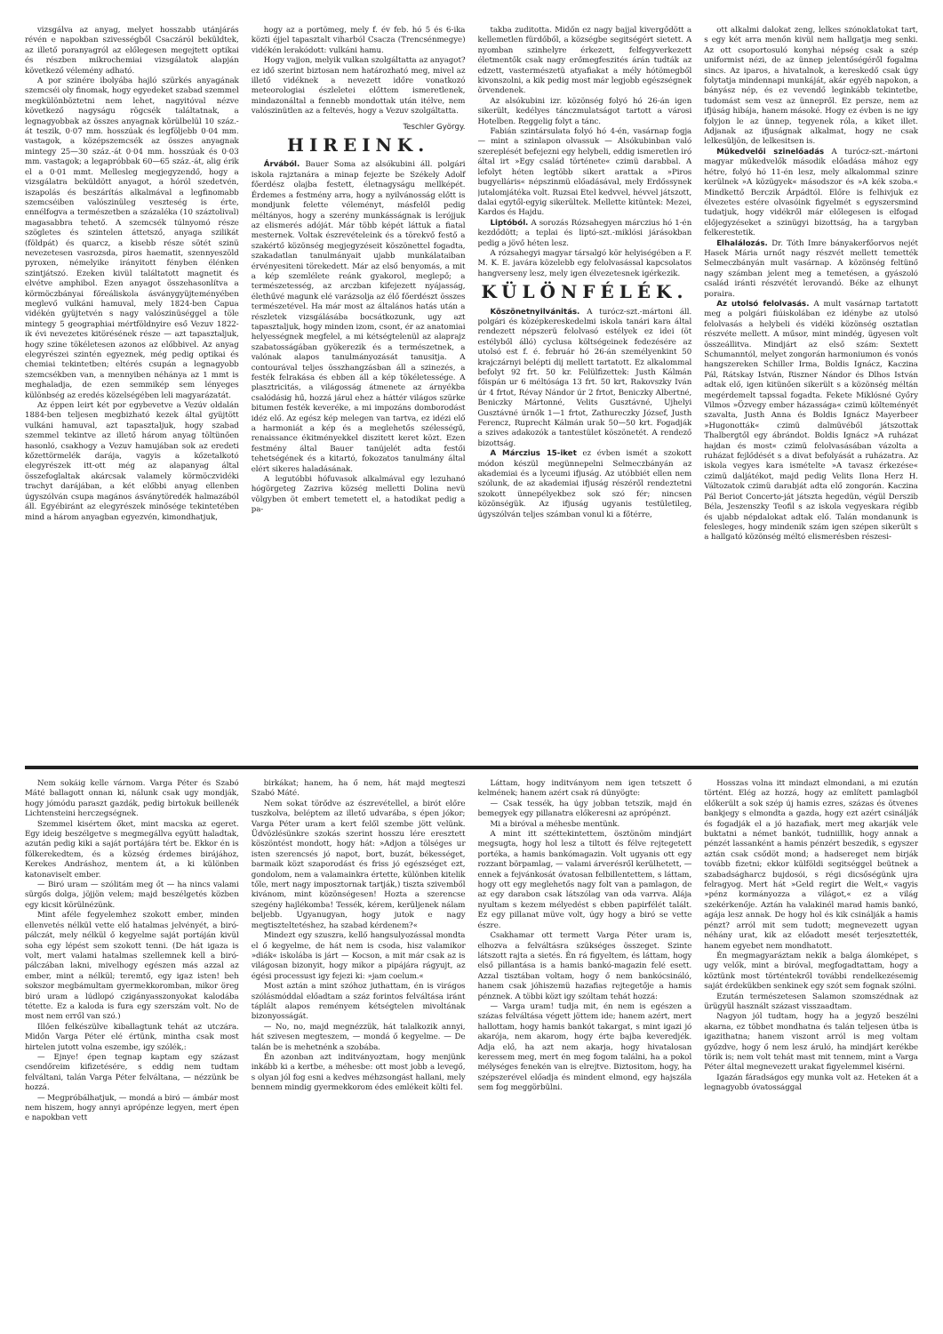vizsgálva az anyag, melyet hosszabb utánjárás révén e napokban szivességből Csaczáról beküldtek, az illető poranyagról az előlegesen megejtett optikai és részben mikrochemiai vizsgálatok alapján következő vélemény adható.
A por szinére ibolyába hajló szürkés anyagának szemcséi oly finomak, hogy egyedeket szabad szemmel megkülönböztetni nem lehet, nagyitóval nézve következő nagyságu rögcsék találtatnak, a legnagyobbak az összes anyagnak körülbelül 10 száz.-át teszik, 0·07 mm. hosszúak és legföljebb 0·04 mm. vastagok, a középszemcsék az összes anyagnak mintegy 25—30 száz.-át 0·04 mm. hosszúak és 0·03 mm. vastagok; a legapróbbak 60—65 száz.-át, alig érik el a 0·01 mmt. Mellesleg megjegyzendő, hogy a vizsgálatra beküldött anyagot, a hóról szedetvén, iszapolás és beszárítás alkalmával a legfinomabb szemcséiben valószinüleg veszteség is érte, ennélfogva a természetben a százaléka (10 száztolival) magasabbra tehető. A szemcsék túlnyomó része szögletes és szintelen áttetsző, anyaga szilikát (földpát) és quarcz, a kisebb része sötét szinü nevezetesen vasrozsda, piros haematit, szennyeszöld pyroxen, némelyike irányitott fényben élénken szintjátszó. Ezeken kivül találtatott magnetit és elvétve amphibol. Ezen anyagot összehasonlítva a körmöczbányai főreáliskola ásványgyüjteményében meglevő vulkáni hamuval, mely 1824-ben Capua vidékén gyüjtetvén s nagy valószinüséggel a töle mintegy 5 geographiai mértföldnyire eső Vezuv 1822-ik évi nevezetes kitörésének része — azt tapasztaljuk, hogy szine tökéletesen azonos az előbbivel. Az anyag elegyrészei szintén egyeznek, még pedig optikai és chemiai tekintetben; eltérés csupán a legnagyobb szemcsékben van, a mennyiben néhánya az 1 mmt is meghaladja, de ezen semmikép sem lényeges különbség az eredés közelségében leli magyarázatát.
Az éppen leirt két por egybevetve a Vezúv oldalán 1884-ben teljesen megbizható kezek által gyüjtött vulkáni hamuval, azt tapasztaljuk, hogy szabad szemmel tekintve az illető három anyag töltünően hasonló, csakhogy a Vezuv hamujában sok az eredeti kőzettörmelék darája, vagyis a kőzetalkotó elegyrészek itt-ott még az alapanyag által összefoglaltak akárcsak valamely körmöczvidéki trachyt darájában, a két előbbi anyag ellenben úgyszólván csupa magános ásványtöredék halmazából áll. Egyébiránt az elegyrészek minősége tekintetében mind a három anyagban egyezvén, kimondhatjuk,
hogy az a portömeg, mely f. év feb. hó 5 és 6-ika közti éjjel tapasztalt viharból Csacza (Trencsénmegye) vidékén lerakódott: vulkáni hamu.
Hogy vajjon, melyik vulkan szolgáltatta az anyagot? ez idő szerint biztosan nem határozható meg, mivel az illető vidéknek a nevezett időre vonatkozó meteorologiai észleletei előttem ismeretlenek, mindazonáltal a fennebb mondottak után itélve, nem valószinütlen az a feltevés, hogy a Vezuv szolgáltatta.
Teschler György.
HIREINK.
Árvából. Bauer Soma az alsókubini áll. polgári iskola rajztanára a minap fejezte be Székely Adolf főerdész olajba festett, életnagyságu mellképét. Érdemes a festmény arra, hogy a nyilvánosság előtt is mondjunk felette véleményt, másfelől pedig méltányos, hogy a szerény munkásságnak is lerójjuk az elismerés adóját. Már több képét láttuk a fiatal mesternek. Voltak észrevételeink és a törekvő festő a szakértő közönség megjegyzéseit köszönettel fogadta, szakadatlan tanulmányait ujabb munkálataiban érvényesiteni törekedett. Már az első benyomás, a mit a kép szemlélete reánk gyakorol, meglepő; a természetesség, az arczban kifejezett nyájasság, élethűvé magunk elé varázsolja az élő főerdészt összes természetével. Ha már most az általános hatás után a részletek vizsgálásába bocsátkozunk, ugy azt tapasztaljuk, hogy minden izom, csont, ér az anatomiai helyességnek megfelel, a mi kétségtelenül az alaprajz szabatosságában gyökerezik és a természetnek, a valónak alapos tanulmányozását tanusitja. A contourával teljes összhangzásban áll a szinezés, a festék felrakása és ebben áll a kép tökéletessége. A plasztricitás, a világosság átmenete az árnyékba csalódásig hű, hozzá járul ehez a háttér világos szürke bitumen festék keveréke, a mi impozáns domborodást idéz elő. Az egész kép melegen van tartva, ez idézi elő a harmoniát a kép és a meglehetős szélességű, renaissance ékitményekkel diszitett keret közt. Ezen festmény által Bauer tanújelét adta festői tehetségének és a kitartó, fokozatos tanulmány által elért sikeres haladásának.
A legutóbbi hófuvasok alkalmával egy lezuhanó hógörgeteg Zazriva község melletti Dolina nevü völgyben öt embert temetett el, a hatodikat pedig a pa-
takba zuditotta. Midőn ez nagy bajjal kivergődött a kellemetlen fürdőből, a községbe segitségért sietett. A nyomban szinhelyre érkezett, felfegyverkezett életmentők csak nagy erőmegfeszités árán tudták az edzett, vastermészetü atyafiakat a mély hótömegből kivonszolni, a kik pedig most már legjobb egészségnek örvendenek.
Az alsókubini izr. közönség folyó hó 26-án igen sikerült, kedélyes tánczmulatságot tartott a városi Hotelben. Reggelig folyt a tánc.
Fabián szintársulata folyó hó 4-én, vasárnap fogja — mint a szinlapon olvassuk — Alsókubinban való szereplését befejezni egy helybeli, eddig ismeretlen iró által irt »Egy család története« czimü darabbal. A lefolyt héten legtöbb sikert arattak a »Piros bugyelláris« népszinmü előadásával, mely Erdőssynek jutalomjátéka volt. Ruzsai Etel kedvvel, hévvel játszott, dalai egytől-egyig sikerültek. Mellette kitüntek: Mezei, Kardos és Hajdu.
Liptóból. A sorozás Rózsahegyen márczius hó 1-én kezdődött; a teplai és liptó-szt.-miklósi járásokban pedig a jövő héten lesz.
A rózsahegyi magyar társalgó kör helyiségében a F. M. K. E. javára közelebb egy felolvasással kapcsolatos hangverseny lesz, mely igen élvezetesnek igérkezik.
KÜLÖNFÉLÉK.
Köszönetnyilvánitás. A turócz-szt.-mártoni áll. polgári és középkereskedelmi iskola tanári kara által rendezett népszerü felolvasó estélyek ez idei (öt estélyből álló) cyclusa költségeinek fedezésére az utolsó est f. é. február hó 26-án személyenkint 50 krajczárnyi belépti dij mellett tartatott. Ez alkalommal befolyt 92 frt. 50 kr. Felülfizettek: Justh Kálmán főispán ur 6 méltósága 13 frt. 50 krt, Rakovszky Iván úr 4 frtot, Révay Nándor úr 2 frtot, Beniczky Albertné, Beniczky Mártonné, Velits Gusztávné, Ujhelyi Gusztávné úrnők 1—1 frtot, Zathureczky József, Justh Ferencz, Ruprecht Kálmán urak 50—50 krt. Fogadják a szives adakozók a tantestület köszönetét. A rendező bizottság.
A Márczius 15-iket ez évben ismét a szokott módon készül megünnepelni Selmeczbányán az akademiai és a lyceumi ifjuság. Az utóbbiét ellen nem szólunk, de az akademiai ifjuság részéről rendeztetni szokott ünnepélyekbez sok szó fér; nincsen közönségük. Az ifjuság ugyanis testületileg, úgyszólván teljes számban vonul ki a főtérre,
ott alkalmi dalokat zeng, lelkes szónoklatokat tart, s egy két arra menőn kivül nem hallgatja meg senki. Az ott csoportosuló konyhai népség csak a szép uniformist nézi, de az ünnep jelentőségéről fogalma sincs. Az iparos, a hivatalnok, a kereskedő csak úgy folytatja mindennapi munkáját, akár egyéb napokon, a bányász nép, és ez vevendő leginkább tekintetbe, tudomást sem vesz az ünnepről. Ez persze, nem az ifjúság hibája, hanem másoké. Hogy ez évben is ne igy folyjon le az ünnep, tegyenek róla, a kiket illet. Adjanak az ifjuságnak alkalmat, hogy ne csak lelkesüljön, de lelkesitsen is.
Mükedvelői szinelőadás A turócz-szt.-mártoni magyar mükedvelők második előadása mához egy hétre, folyó hó 11-én lesz, mely alkalommal szinre kerülnek »A közügyek« másodszor és »A kék szoba.« Mindkettő Berczik Árpádtól. Előre is felhivjuk ez élvezetes estére olvasóink figyelmét s egyszersmind tudatjuk, hogy vidékről már előlegesen is elfogad előjegyzéseket a szinügyi bizottság, ha a targyban felkerestetik.
Elhalálozás. Dr. Tóth Imre bányakerfőorvos nejét Hasek Mária urnőt nagy részvét mellett temették Selmeczbányán mult vasárnap. A közönség feltünő nagy számban jelent meg a temetésen, a gyászoló család iránti részvétét lerovandó. Béke az elhunyt poraira.
Az utolsó felolvasás. A mult vasárnap tartatott meg a polgári fiúiskolában ez idénybe az utolsó felolvasás a helybeli és vidéki közönség osztatlan részvéte mellett. A műsor, mint mindég, ügyesen volt összeállitva. Mindjárt az első szám: Sextett Schumanntól, melyet zongorán harmoniumon és vonós hangszereken Schiller Irma, Boldis Ignácz, Kaczina Pál, Rátskay István, Riszner Nándor és Dlhos István adtak elő, igen kitünően sikerült s a közönség méltán megérdemelt tapssal fogadta. Fekete Miklósné Győry Vilmos »Özvegy ember házassága« czimü költeményét szavalta, Justh Anna és Boldis Ignácz Mayerbeer »Hugonották« czimü dalmüvéből játszottak Thalbergtől egy ábrándot. Boldis Ignácz »A ruházat hajdan és most« czimü felolvasásában vázolta a ruházat fejlődését s a divat befolyását a ruházatra. Az iskola vegyes kara ismételte »A tavasz érkezése« czimü daljátékot, majd pedig Velits Ilona Herz H. Változatok czimü darabját adta elő zongorán. Kaczina Pál Beriot Concerto-ját játszta hegedün, végül Derszib Béla, Jeszenszky Teofil s az iskola vegyeskara régibb és ujabb népdalokat adtak elő. Talán mondanunk is felesleges, hogy mindenik szám igen szépen sikerült s a hallgató közönség méltó elismerésben részesi-
Nem sokáig kelle várnom. Varga Péter és Szabó Máté ballagott onnan ki, nálunk csak ugy mondják, hogy jómódu paraszt gazdák, pedig birtokuk beillenék Lichtensteini herczegségnek.
Szemmel kisértem őket, mint macska az egeret. Egy ideig beszélgetve s megmegállva együtt haladtak, azután pedig kiki a saját portájára tért be. Ekkor én is fölkerekedtem, és a község érdemes birájához, Kerekes Andráshoz, mentem át, a ki különben katonaviselt ember.
— Biró uram — szólitám meg őt — ha nincs valami sürgős dolga, jöjjön velem; majd beszélgetés közben egy kicsit körülnézünk.
Mint aféle fegyelemhez szokott ember, minden ellenvetés nélkül vette elő hatalmas jelvényét, a biró-pálczát, mely nélkül ő kegyelme saját portáján kivül soha egy lépést sem szokott tenni. (De hát igaza is volt, mert valami hatalmas szellemnek kell a biró-pálczában lakni, mivelhogy egészen más azzal az ember, mint a nélkül; teremtő, egy igaz isten! beh sokszor megbámultam gyermekkoromban, mikor öreg biró uram a lúdlopó czigányasszonyokat kalodába tétette. Ez a kaloda is fura egy szerszám volt. No de most nem erről van szó.)
Illően felkészülve kiballagtunk tehát az utczára. Midőn Varga Péter elé értünk, mintha csak most hirtelen jutott volna eszembe, igy szólék,:
— Ejnye! épen tegnap kaptam egy százast csendőreim kifizetésére, s eddig nem tudtam felváltani, talán Varga Péter felváltana, — nézzünk be hozzá.
— Megpróbálhatjuk, — mondá a biró — ámbár most nem hiszem, hogy annyi aprópénze legyen, mert épen e napokban vett
birkákat; hanem, ha ő nem, hát majd megteszi Szabó Máté.
Nem sokat törődve az észrevétellel, a birót előre tuszkolva, beléptem az illető udvarába, s épen jókor; Varga Péter uram a kert felől szembe jött velünk. Üdvözlésünkre szokás szerint hosszu lére eresztett köszöntést mondott, hogy hát: »Adjon a tölséges ur isten szerencsés jó napot, bort, buzát, békességet, barmaik közt szaporodást és friss jó egészséget ezt, gondolom, nem a valamainkra értette, különben kitelik tőle, mert nagy imposztornak tartják,) tiszta szivemből kivánom, mint közönségesen! Hozta a szerencse szegény hajlékomba! Tessék, kérem, kerüljenek nálam beljebb. Ugyanugyan, hogy jutok e nagy megtiszteltetéshez, ha szabad kérdenem?«
Mindezt egy szuszra, kellő hangsulyozással mondta el ő kegyelme, de hát nem is csoda, hisz valamikor »diák« iskolába is járt — Kocson, a mit már csak az is világosan bizonyit, hogy mikor a pipájára rágyujt, az égési processust igy fejezi ki: »jam coelum.«
Most aztán a mint szóhoz juthattam, én is virágos szólásmóddal előadtam a száz forintos felváltása iránt táplált alapos reményem kétségtelen mivoltának bizonyosságát.
— No, no, majd megnézzük, hát talalkozik annyi, hát szivesen megteszem, — mondá ő kegyelme. — De talán be is mehetnénk a szobába.
Én azonban azt inditványoztam, hogy menjünk inkább ki a kertbe, a méhesbe: ott most jobb a levegő, s olyan jól fog esni a kedves méhzsongást hallani, mely bennem mindig gyermekkorom édes emlékeit költi fel.
Láttam, hogy inditványom nem igen tetszett ő kelmének; hanem azért csak rá dünyögte:
— Csak tessék, ha úgy jobban tetszik, majd én bemegyek egy pillanatra előkeresni az aprópénzt.
Mi a biróval a méhesbe mentünk.
A mint itt széttekintettem, ösztönöm mindjárt megsugta, hogy hol lesz a tiltott és félve rejtegetett portéka, a hamis bankómagazin. Volt ugyanis ott egy rozzant börpamlag, — valami árverésről kerülhetett, — ennek a fejvánkosát óvatosan felbillentettem, s láttam, hogy ott egy meglehetős nagy folt van a pamlagon, de az egy darabon csak látszólag van oda varrva. Alája nyultam s kezem mélyedést s ebben papirfélét talált. Ez egy pillanat müve volt, úgy hogy a biró se vette észre.
Csakhamar ott termett Varga Péter uram is, elhozva a felváltásra szükséges összeget. Szinte látszott rajta a sietés. Én rá figyeltem, és láttam, hogy első pillantása is a hamis bankó-magazin felé esett. Azzal tisztában voltam, hogy ő nem bankócsináló, hanem csak jóhiszemü hazafias rejtegetője a hamis pénznek. A többi közt igy szóltam tehát hozzá:
— Varga uram! tudja mit, én nem is egészen a százas felváltása végett jöttem ide; hanem azért, mert hallottam, hogy hamis bankót takargat, s mint igazi jó akarója, nem akarom, hogy érte bajba keveredjék. Adja elő, ha azt nem akarja, hogy hivatalosan keressem meg, mert én meg fogom találni, ha a pokol mélységes fenekén van is elrejtve. Biztositom, hogy, ha szépszerével előadja és mindent elmond, egy hajszála sem fog meggörbülni.
Hosszas volna itt mindazt elmondani, a mi ezután történt. Elég az hozzá, hogy az említett pamlagból előkerült a sok szép új hamis ezres, százas és ötvenes bankjegy s elmondta a gazda, hogy ezt azért csinálják és fogadják el a jó hazafiak, mert meg akarják vele buktatni a német bankót, tudniillik, hogy annak a pénzét lassanként a hamis pénzért beszedik, s egyszer aztán csak csődöt mond; a hadsereget nem birják tovább fizetni; ekkor külföldi segitséggel beütnek a szabadságharcz bujdosói, s régi dicsőségünk ujra felragyog. Mert hát »Geld regirt die Welt,« vagyis »pénz kormányozza a világot,« ez a világ szekérkenője. Aztán ha valakinél marad hamis bankó, agája lesz annak. De hogy hol és kik csinálják a hamis pénzt? arról mit sem tudott; megnevezett ugyan néhány urat, kik az előadott mesét terjesztették, hanem egyebet nem mondhatott.
Én megmagyaráztam nekik a balga álomképet, s ugy velők, mint a biróval, megfogadtattam, hogy a köztünk most történtekről további rendelkezésemig saját érdekükben senkinek egy szót sem fognak szólni.
Ezután természetesen Salamon szomszédnak az ürügyül használt százast visszaadtam.
Nagyon jól tudtam, hogy ha a jegyző beszélni akarna, ez többet mondhatna és talán teljesen útba is igazithatna; hanem viszont arról is meg voltam győzdve, hogy ő nem lesz áruló, ha mindjárt kerékbe törik is; nem volt tehát mast mit tennem, mint a Varga Péter által megnevezett urakat figyelemmel kisérni.
Igazán fáradságos egy munka volt az. Heteken át a legnagyobb óvatossággal